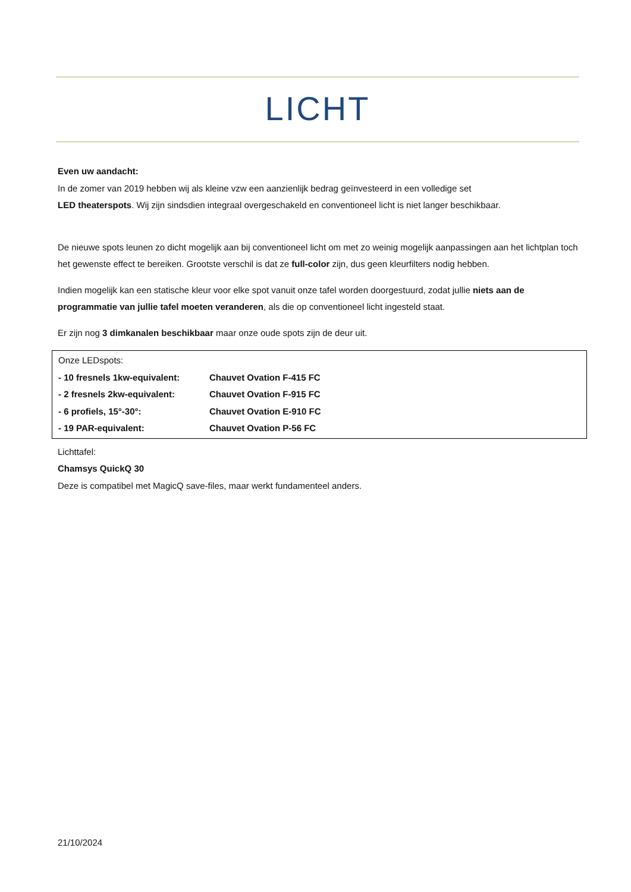LICHT
Even uw aandacht:
In de zomer van 2019 hebben wij als kleine vzw een aanzienlijk bedrag geïnvesteerd in een volledige set
LED theaterspots. Wij zijn sindsdien integraal overgeschakeld en conventioneel licht is niet langer beschikbaar.
De nieuwe spots leunen zo dicht mogelijk aan bij conventioneel licht om met zo weinig mogelijk aanpassingen aan het lichtplan toch het gewenste effect te bereiken. Grootste verschil is dat ze full-color zijn, dus geen kleurfilters nodig hebben.
Indien mogelijk kan een statische kleur voor elke spot vanuit onze tafel worden doorgestuurd, zodat jullie niets aan de programmatie van jullie tafel moeten veranderen, als die op conventioneel licht ingesteld staat.
Er zijn nog 3 dimkanalen beschikbaar maar onze oude spots zijn de deur uit.
Onze LEDspots:
- 10 fresnels 1kw-equivalent: Chauvet Ovation F-415 FC
- 2 fresnels 2kw-equivalent: Chauvet Ovation F-915 FC
- 6 profiels, 15°-30°: Chauvet Ovation E-910 FC
- 19 PAR-equivalent: Chauvet Ovation P-56 FC
Lichttafel:
Chamsys QuickQ 30
Deze is compatibel met MagicQ save-files, maar werkt fundamenteel anders.
21/10/2024